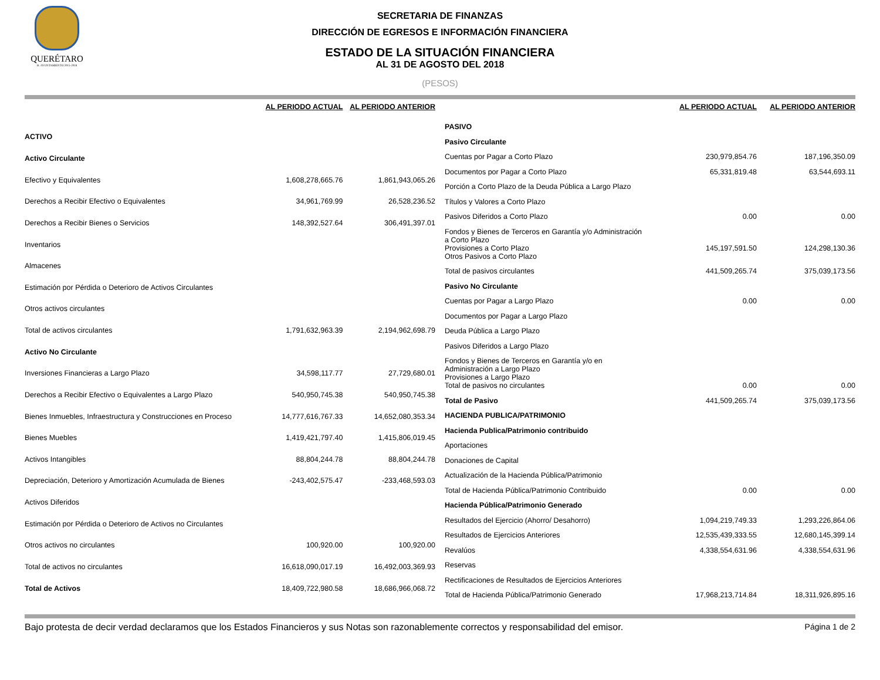QUERÉTARO
H. AYUNTAMIENTO 2015-2018
SECRETARIA DE FINANZAS
DIRECCIÓN DE EGRESOS E INFORMACIÓN FINANCIERA
ESTADO DE LA SITUACIÓN FINANCIERA
AL 31 DE AGOSTO DEL 2018
(PESOS)
| | AL PERIODO ACTUAL | AL PERIODO ANTERIOR |
| --- | --- | --- |
| ACTIVO | | |
| Activo Circulante | | |
| Efectivo y Equivalentes | 1,608,278,665.76 | 1,861,943,065.26 |
| Derechos a Recibir Efectivo o Equivalentes | 34,961,769.99 | 26,528,236.52 |
| Derechos a Recibir Bienes o Servicios | 148,392,527.64 | 306,491,397.01 |
| Inventarios | | |
| Almacenes | | |
| Estimación por Pérdida o Deterioro de Activos Circulantes | | |
| Otros activos circulantes | | |
| Total de activos circulantes | 1,791,632,963.39 | 2,194,962,698.79 |
| Activo No Circulante | | |
| Inversiones Financieras a Largo Plazo | 34,598,117.77 | 27,729,680.01 |
| Derechos a Recibir Efectivo o Equivalentes a Largo Plazo | 540,950,745.38 | 540,950,745.38 |
| Bienes Inmuebles, Infraestructura y Construcciones en Proceso | 14,777,616,767.33 | 14,652,080,353.34 |
| Bienes Muebles | 1,419,421,797.40 | 1,415,806,019.45 |
| Activos Intangibles | 88,804,244.78 | 88,804,244.78 |
| Depreciación, Deterioro y Amortización Acumulada de Bienes | -243,402,575.47 | -233,468,593.03 |
| Activos Diferidos | | |
| Estimación por Pérdida o Deterioro de Activos no Circulantes | | |
| Otros activos no circulantes | 100,920.00 | 100,920.00 |
| Total de activos no circulantes | 16,618,090,017.19 | 16,492,003,369.93 |
| Total de Activos | 18,409,722,980.58 | 18,686,966,068.72 |
| | AL PERIODO ACTUAL | AL PERIODO ANTERIOR |
| --- | --- | --- |
| PASIVO | | |
| Pasivo Circulante | | |
| Cuentas por Pagar a Corto Plazo | 230,979,854.76 | 187,196,350.09 |
| Documentos por Pagar a Corto Plazo | 65,331,819.48 | 63,544,693.11 |
| Porción a Corto Plazo de la Deuda Pública a Largo Plazo | | |
| Títulos y Valores a Corto Plazo | | |
| Pasivos Diferidos a Corto Plazo | 0.00 | 0.00 |
| Fondos y Bienes de Terceros en Garantía y/o Administración a Corto Plazo Provisiones a Corto Plazo | 145,197,591.50 | 124,298,130.36 |
| Otros Pasivos a Corto Plazo | | |
| Total de pasivos circulantes | 441,509,265.74 | 375,039,173.56 |
| Pasivo No Circulante | | |
| Cuentas por Pagar a Largo Plazo | 0.00 | 0.00 |
| Documentos por Pagar a Largo Plazo | | |
| Deuda Pública a Largo Plazo | | |
| Pasivos Diferidos a Largo Plazo | | |
| Fondos y Bienes de Terceros en Garantía y/o en Administración a Largo Plazo Provisiones a Largo Plazo | | |
| Total de pasivos no circulantes | 0.00 | 0.00 |
| Total de Pasivo | 441,509,265.74 | 375,039,173.56 |
| HACIENDA PUBLICA/PATRIMONIO | | |
| Hacienda Publica/Patrimonio contribuido | | |
| Aportaciones | | |
| Donaciones de Capital | | |
| Actualización de la Hacienda Pública/Patrimonio | | |
| Total de Hacienda Pública/Patrimonio Contribuido | 0.00 | 0.00 |
| Hacienda Pública/Patrimonio Generado | | |
| Resultados del Ejercicio (Ahorro/ Desahorro) | 1,094,219,749.33 | 1,293,226,864.06 |
| Resultados de Ejercicios Anteriores | 12,535,439,333.55 | 12,680,145,399.14 |
| Revalúos | 4,338,554,631.96 | 4,338,554,631.96 |
| Reservas | | |
| Rectificaciones de Resultados de Ejercicios Anteriores | | |
| Total de Hacienda Pública/Patrimonio Generado | 17,968,213,714.84 | 18,311,926,895.16 |
Bajo protesta de decir verdad declaramos que los Estados Financieros y sus Notas son razonablemente correctos y responsabilidad del emisor. Página 1 de 2